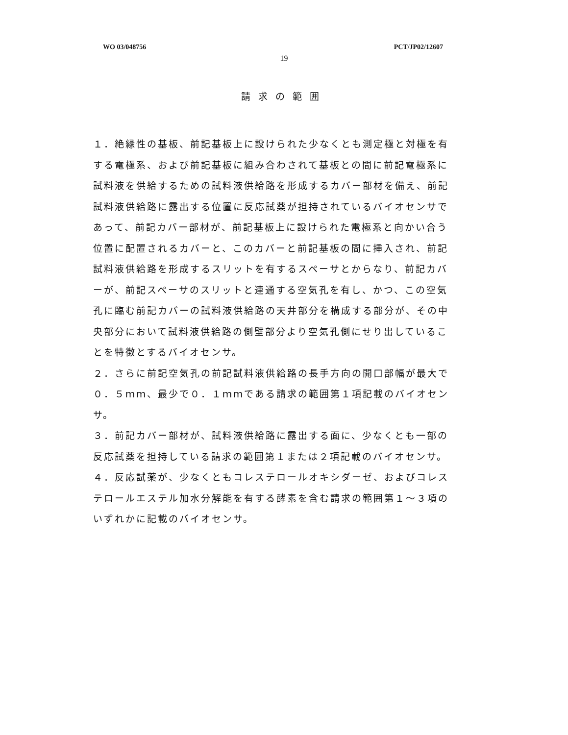WO 03/048756 PCT/JP02/12607
19
請求の範囲
１．絶縁性の基板、前記基板上に設けられた少なくとも測定極と対極を有する電極系、および前記基板に組み合わされて基板との間に前記電極系に試料液を供給するための試料液供給路を形成するカバー部材を備え、前記試料液供給路に露出する位置に反応試薬が担持されているバイオセンサであって、前記カバー部材が、前記基板上に設けられた電極系と向かい合う位置に配置されるカバーと、このカバーと前記基板の間に挿入され、前記試料液供給路を形成するスリットを有するスペーサとからなり、前記カバーが、前記スペーサのスリットと連通する空気孔を有し、かつ、この空気孔に臨む前記カバーの試料液供給路の天井部分を構成する部分が、その中央部分において試料液供給路の側壁部分より空気孔側にせり出していることを特徴とするバイオセンサ。
２．さらに前記空気孔の前記試料液供給路の長手方向の開口部幅が最大で０．５ｍｍ、最少で０．１ｍｍである請求の範囲第１項記載のバイオセンサ。
３．前記カバー部材が、試料液供給路に露出する面に、少なくとも一部の反応試薬を担持している請求の範囲第１または２項記載のバイオセンサ。
４．反応試薬が、少なくともコレステロールオキシダーゼ、およびコレステロールエステル加水分解能を有する酵素を含む請求の範囲第１～３項のいずれかに記載のバイオセンサ。